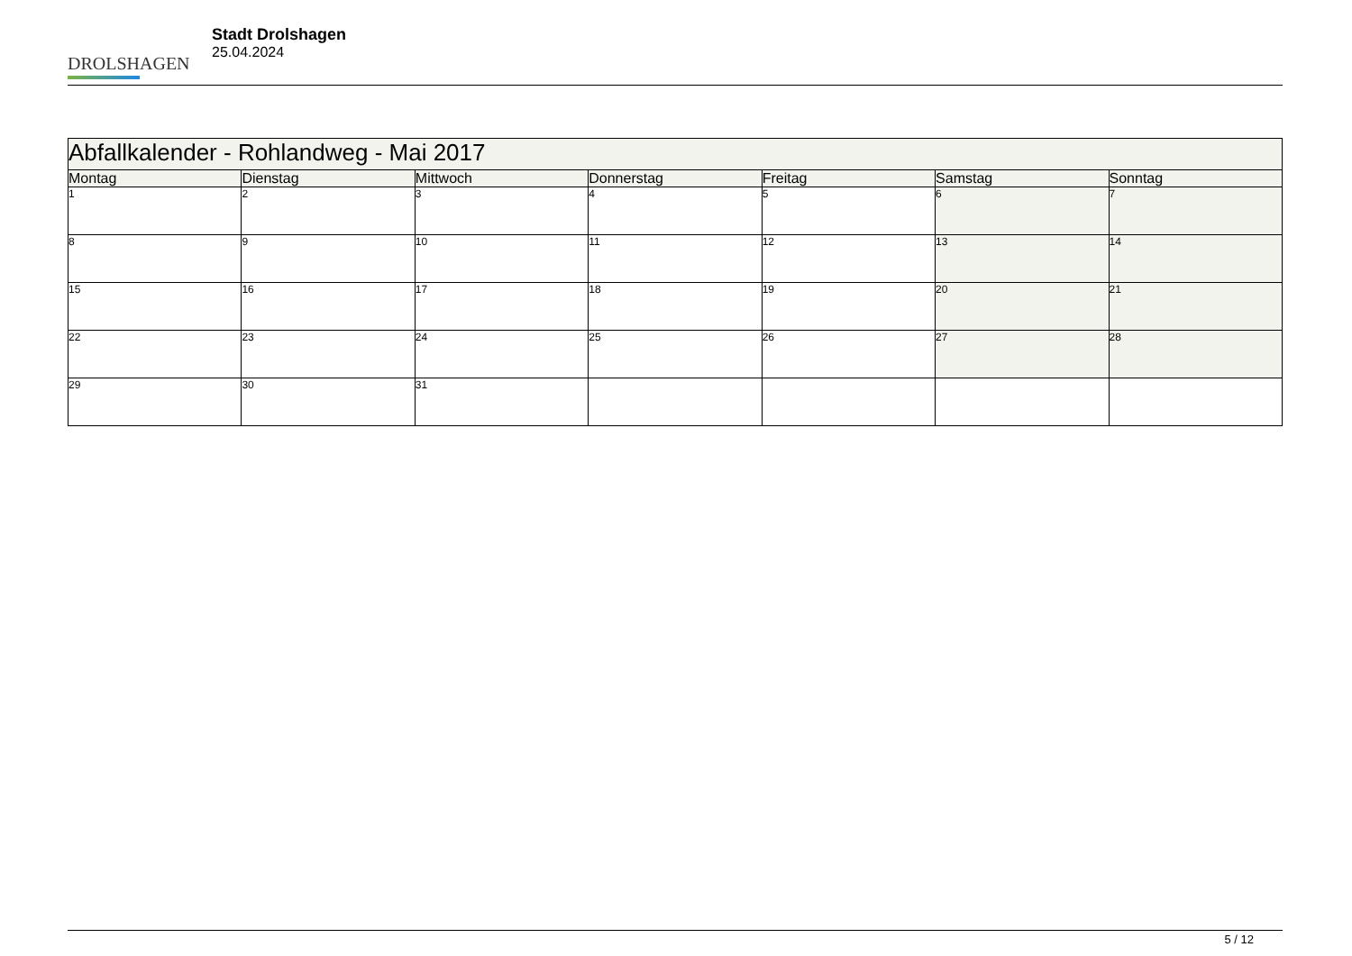DROLSHAGEN
Stadt Drolshagen
25.04.2024
| Abfallkalender - Rohlandweg - Mai 2017 | | | | | | |
| --- | --- | --- | --- | --- | --- | --- |
| Montag | Dienstag | Mittwoch | Donnerstag | Freitag | Samstag | Sonntag |
| 1 | 2 | 3 | 4 | 5 | 6 | 7 |
| 8 | 9 | 10 | 11 | 12 | 13 | 14 |
| 15 | 16 | 17 | 18 | 19 | 20 | 21 |
| 22 | 23 | 24 | 25 | 26 | 27 | 28 |
| 29 | 30 | 31 | | | | |
5 / 12